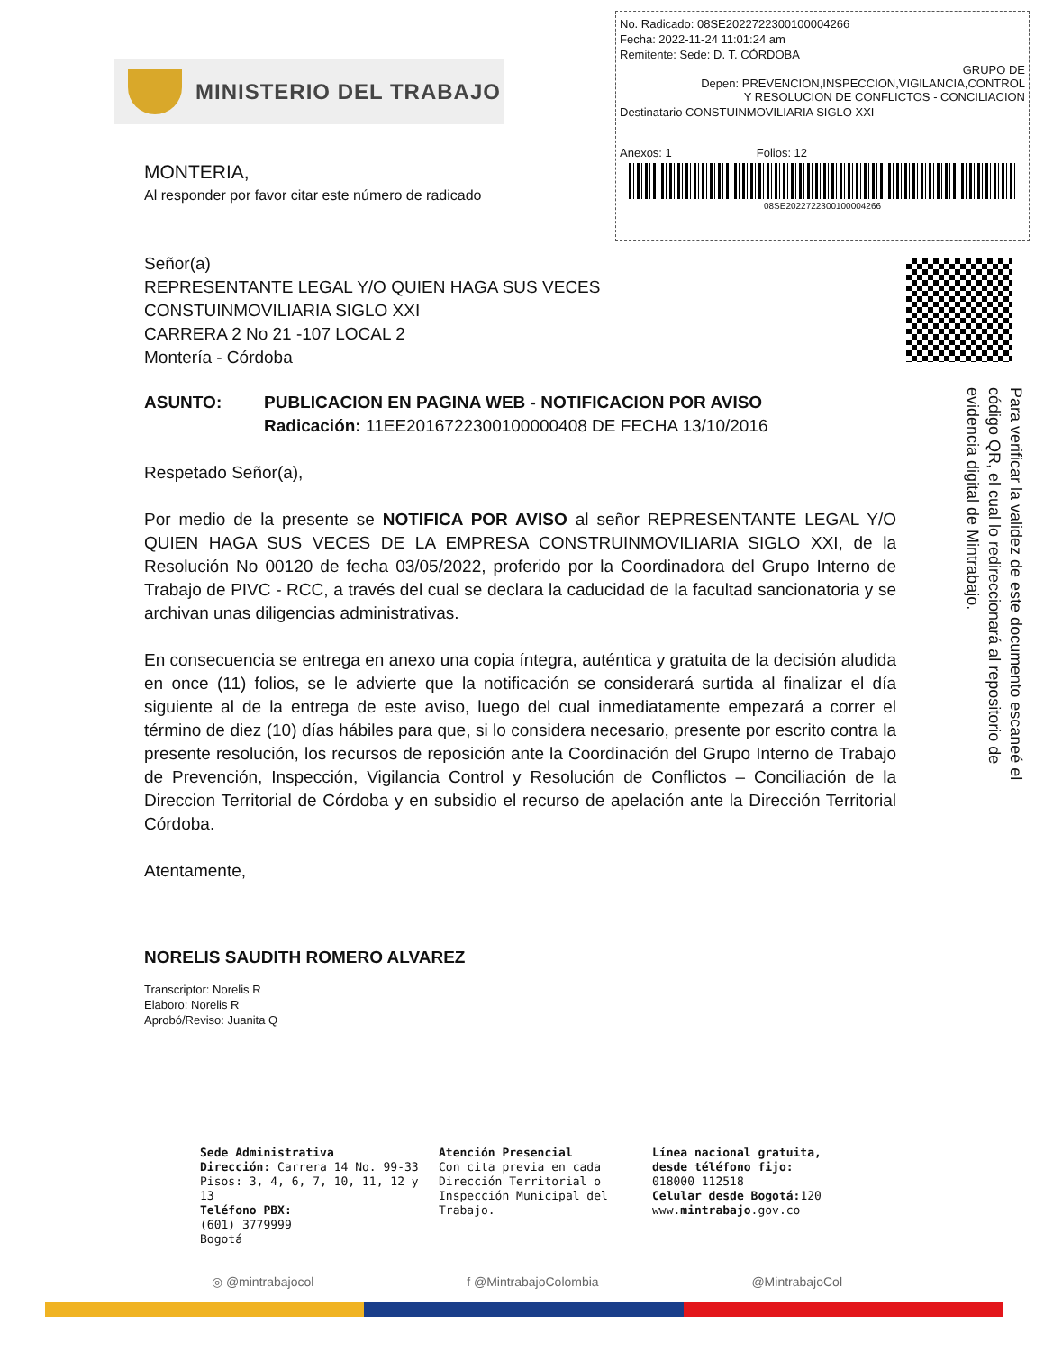MINISTERIO DEL TRABAJO
No. Radicado: 08SE2022722300100004266
Fecha: 2022-11-24 11:01:24 am
Remitente: Sede: D. T. CÓRDOBA
GRUPO DE
Depen: PREVENCION,INSPECCION,VIGILANCIA,CONTROL
Y RESOLUCION DE CONFLICTOS - CONCILIACION
Destinatario CONSTUINMOVILIARIA SIGLO XXI
Anexos: 1 Folios: 12
08SE2022722300100004266
MONTERIA,
Al responder por favor citar este número de radicado
Señor(a)
REPRESENTANTE LEGAL Y/O QUIEN HAGA SUS VECES
CONSTUINMOVILIARIA SIGLO XXI
CARRERA 2 No 21 -107 LOCAL 2
Montería - Córdoba
ASUNTO: PUBLICACION EN PAGINA WEB - NOTIFICACION POR AVISO
Radicación: 11EE2016722300100000408 DE FECHA 13/10/2016
Respetado Señor(a),
Por medio de la presente se NOTIFICA POR AVISO al señor REPRESENTANTE LEGAL Y/O QUIEN HAGA SUS VECES DE LA EMPRESA CONSTRUINMOVILIARIA SIGLO XXI, de la Resolución No 00120 de fecha 03/05/2022, proferido por la Coordinadora del Grupo Interno de Trabajo de PIVC - RCC, a través del cual se declara la caducidad de la facultad sancionatoria y se archivan unas diligencias administrativas.
En consecuencia se entrega en anexo una copia íntegra, auténtica y gratuita de la decisión aludida en once (11) folios, se le advierte que la notificación se considerará surtida al finalizar el día siguiente al de la entrega de este aviso, luego del cual inmediatamente empezará a correr el término de diez (10) días hábiles para que, si lo considera necesario, presente por escrito contra la presente resolución, los recursos de reposición ante la Coordinación del Grupo Interno de Trabajo de Prevención, Inspección, Vigilancia Control y Resolución de Conflictos – Conciliación de la Direccion Territorial de Córdoba y en subsidio el recurso de apelación ante la Dirección Territorial Córdoba.
Atentamente,
NORELIS SAUDITH ROMERO ALVAREZ
Transcriptor: Norelis R
Elaboro: Norelis R
Aprobó/Reviso: Juanita Q
Para verificar la validez de este documento escaneé el código QR, el cual lo redireccionará al repositorio de evidencia digital de Mintrabajo.
Sede Administrativa
Dirección: Carrera 14 No. 99-33
Pisos: 3, 4, 6, 7, 10, 11, 12 y 13
Teléfono PBX:
(601) 3779999
Bogotá
Atención Presencial
Con cita previa en cada Dirección Territorial o Inspección Municipal del Trabajo.
Línea nacional gratuita,
desde téléfono fijo:
018000 112518
Celular desde Bogotá: 120
www.mintrabajo.gov.co
◎ @mintrabajocol f @MintrabajoColombia @MintrabajoCol